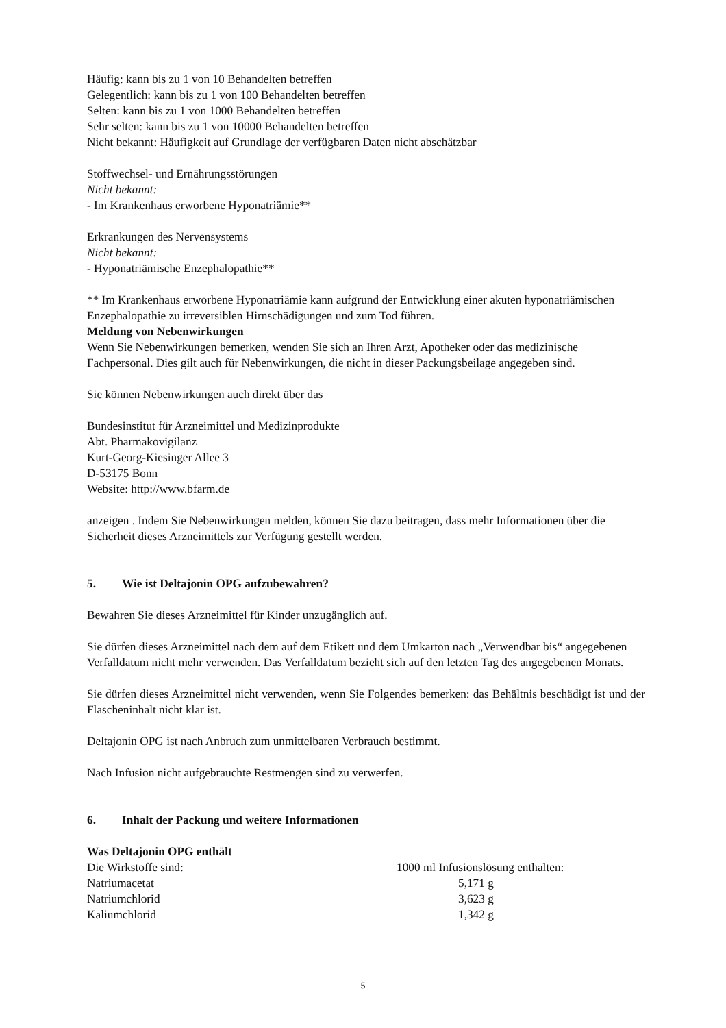Häufig: kann bis zu 1 von 10 Behandelten betreffen
Gelegentlich: kann bis zu 1 von 100 Behandelten betreffen
Selten: kann bis zu 1 von 1000 Behandelten betreffen
Sehr selten: kann bis zu 1 von 10000 Behandelten betreffen
Nicht bekannt: Häufigkeit auf Grundlage der verfügbaren Daten nicht abschätzbar
Stoffwechsel- und Ernährungsstörungen
Nicht bekannt:
- Im Krankenhaus erworbene Hyponatriämie**
Erkrankungen des Nervensystems
Nicht bekannt:
- Hyponatriämische Enzephalopathie**
** Im Krankenhaus erworbene Hyponatriämie kann aufgrund der Entwicklung einer akuten hyponatriämischen Enzephalopathie zu irreversiblen Hirnschädigungen und zum Tod führen.
Meldung von Nebenwirkungen
Wenn Sie Nebenwirkungen bemerken, wenden Sie sich an Ihren Arzt, Apotheker oder das medizinische Fachpersonal. Dies gilt auch für Nebenwirkungen, die nicht in dieser Packungsbeilage angegeben sind.
Sie können Nebenwirkungen auch direkt über das
Bundesinstitut für Arzneimittel und Medizinprodukte
Abt. Pharmakovigilanz
Kurt-Georg-Kiesinger Allee 3
D-53175 Bonn
Website: http://www.bfarm.de
anzeigen . Indem Sie Nebenwirkungen melden, können Sie dazu beitragen, dass mehr Informationen über die Sicherheit dieses Arzneimittels zur Verfügung gestellt werden.
5. Wie ist Deltajonin OPG aufzubewahren?
Bewahren Sie dieses Arzneimittel für Kinder unzugänglich auf.
Sie dürfen dieses Arzneimittel nach dem auf dem Etikett und dem Umkarton nach „Verwendbar bis“ angegebenen Verfalldatum nicht mehr verwenden. Das Verfalldatum bezieht sich auf den letzten Tag des angegebenen Monats.
Sie dürfen dieses Arzneimittel nicht verwenden, wenn Sie Folgendes bemerken: das Behältnis beschädigt ist und der Flascheninhalt nicht klar ist.
Deltajonin OPG ist nach Anbruch zum unmittelbaren Verbrauch bestimmt.
Nach Infusion nicht aufgebrauchte Restmengen sind zu verwerfen.
6. Inhalt der Packung und weitere Informationen
Was Deltajonin OPG enthält
| Die Wirkstoffe sind: | 1000 ml Infusionslösung enthalten: |
| Natriumacetat | 5,171 g |
| Natriumchlorid | 3,623 g |
| Kaliumchlorid | 1,342 g |
5